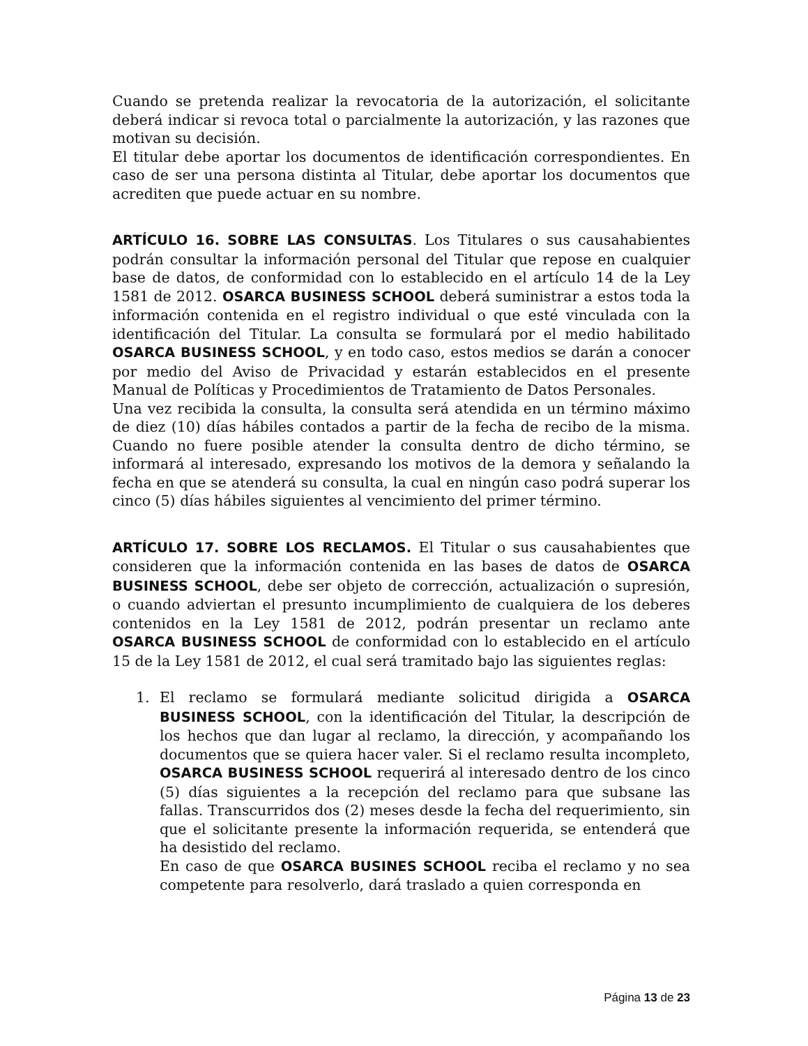Cuando se pretenda realizar la revocatoria de la autorización, el solicitante deberá indicar si revoca total o parcialmente la autorización, y las razones que motivan su decisión.
El titular debe aportar los documentos de identificación correspondientes. En caso de ser una persona distinta al Titular, debe aportar los documentos que acrediten que puede actuar en su nombre.
ARTÍCULO 16. SOBRE LAS CONSULTAS. Los Titulares o sus causahabientes podrán consultar la información personal del Titular que repose en cualquier base de datos, de conformidad con lo establecido en el artículo 14 de la Ley 1581 de 2012. OSARCA BUSINESS SCHOOL deberá suministrar a estos toda la información contenida en el registro individual o que esté vinculada con la identificación del Titular. La consulta se formulará por el medio habilitado OSARCA BUSINESS SCHOOL, y en todo caso, estos medios se darán a conocer por medio del Aviso de Privacidad y estarán establecidos en el presente Manual de Políticas y Procedimientos de Tratamiento de Datos Personales.
Una vez recibida la consulta, la consulta será atendida en un término máximo de diez (10) días hábiles contados a partir de la fecha de recibo de la misma. Cuando no fuere posible atender la consulta dentro de dicho término, se informará al interesado, expresando los motivos de la demora y señalando la fecha en que se atenderá su consulta, la cual en ningún caso podrá superar los cinco (5) días hábiles siguientes al vencimiento del primer término.
ARTÍCULO 17. SOBRE LOS RECLAMOS. El Titular o sus causahabientes que consideren que la información contenida en las bases de datos de OSARCA BUSINESS SCHOOL, debe ser objeto de corrección, actualización o supresión, o cuando adviertan el presunto incumplimiento de cualquiera de los deberes contenidos en la Ley 1581 de 2012, podrán presentar un reclamo ante OSARCA BUSINESS SCHOOL de conformidad con lo establecido en el artículo 15 de la Ley 1581 de 2012, el cual será tramitado bajo las siguientes reglas:
1. El reclamo se formulará mediante solicitud dirigida a OSARCA BUSINESS SCHOOL, con la identificación del Titular, la descripción de los hechos que dan lugar al reclamo, la dirección, y acompañando los documentos que se quiera hacer valer. Si el reclamo resulta incompleto, OSARCA BUSINESS SCHOOL requerirá al interesado dentro de los cinco (5) días siguientes a la recepción del reclamo para que subsane las fallas. Transcurridos dos (2) meses desde la fecha del requerimiento, sin que el solicitante presente la información requerida, se entenderá que ha desistido del reclamo.
En caso de que OSARCA BUSINES SCHOOL reciba el reclamo y no sea competente para resolverlo, dará traslado a quien corresponda en
Página 13 de 23